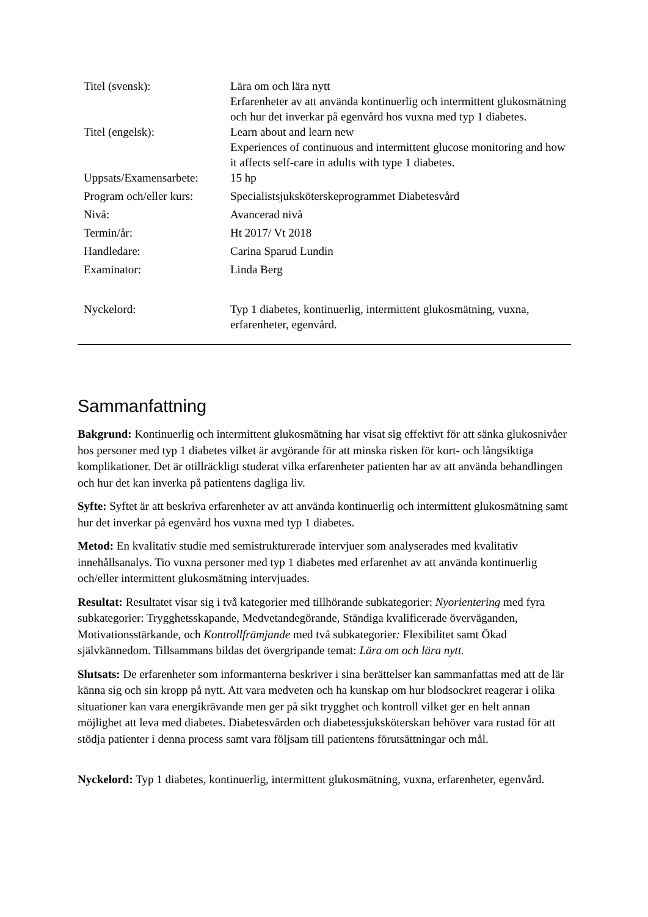| Titel (svensk): | Lära om och lära nytt Erfarenheter av att använda kontinuerlig och intermittent glukosmätning och hur det inverkar på egenvård hos vuxna med typ 1 diabetes. |
| Titel (engelsk): | Learn about and learn new Experiences of continuous and intermittent glucose monitoring and how it affects self-care in adults with type 1 diabetes. |
| Uppsats/Examensarbete: | 15 hp |
| Program och/eller kurs: | Specialistsjuksköterskeprogrammet Diabetesvård |
| Nivå: | Avancerad nivå |
| Termin/år: | Ht 2017/ Vt 2018 |
| Handledare: | Carina Sparud Lundin |
| Examinator: | Linda Berg |
| Nyckelord: | Typ 1 diabetes, kontinuerlig, intermittent glukosmätning, vuxna, erfarenheter, egenvård. |
Sammanfattning
Bakgrund: Kontinuerlig och intermittent glukosmätning har visat sig effektivt för att sänka glukosnivåer hos personer med typ 1 diabetes vilket är avgörande för att minska risken för kort- och långsiktiga komplikationer. Det är otillräckligt studerat vilka erfarenheter patienten har av att använda behandlingen och hur det kan inverka på patientens dagliga liv.
Syfte: Syftet är att beskriva erfarenheter av att använda kontinuerlig och intermittent glukosmätning samt hur det inverkar på egenvård hos vuxna med typ 1 diabetes.
Metod: En kvalitativ studie med semistrukturerade intervjuer som analyserades med kvalitativ innehållsanalys. Tio vuxna personer med typ 1 diabetes med erfarenhet av att använda kontinuerlig och/eller intermittent glukosmätning intervjuades.
Resultat: Resultatet visar sig i två kategorier med tillhörande subkategorier: Nyorientering med fyra subkategorier: Trygghetsskapande, Medvetandegörande, Ständiga kvalificerade överväganden, Motivationsstärkande, och Kontrollfrämjande med två subkategorier: Flexibilitet samt Ökad självkännedom. Tillsammans bildas det övergripande temat: Lära om och lära nytt.
Slutsats: De erfarenheter som informanterna beskriver i sina berättelser kan sammanfattas med att de lär känna sig och sin kropp på nytt. Att vara medveten och ha kunskap om hur blodsockret reagerar i olika situationer kan vara energikrävande men ger på sikt trygghet och kontroll vilket ger en helt annan möjlighet att leva med diabetes. Diabetesvården och diabetessjuksköterskan behöver vara rustad för att stödja patienter i denna process samt vara följsam till patientens förutsättningar och mål.
Nyckelord: Typ 1 diabetes, kontinuerlig, intermittent glukosmätning, vuxna, erfarenheter, egenvård.